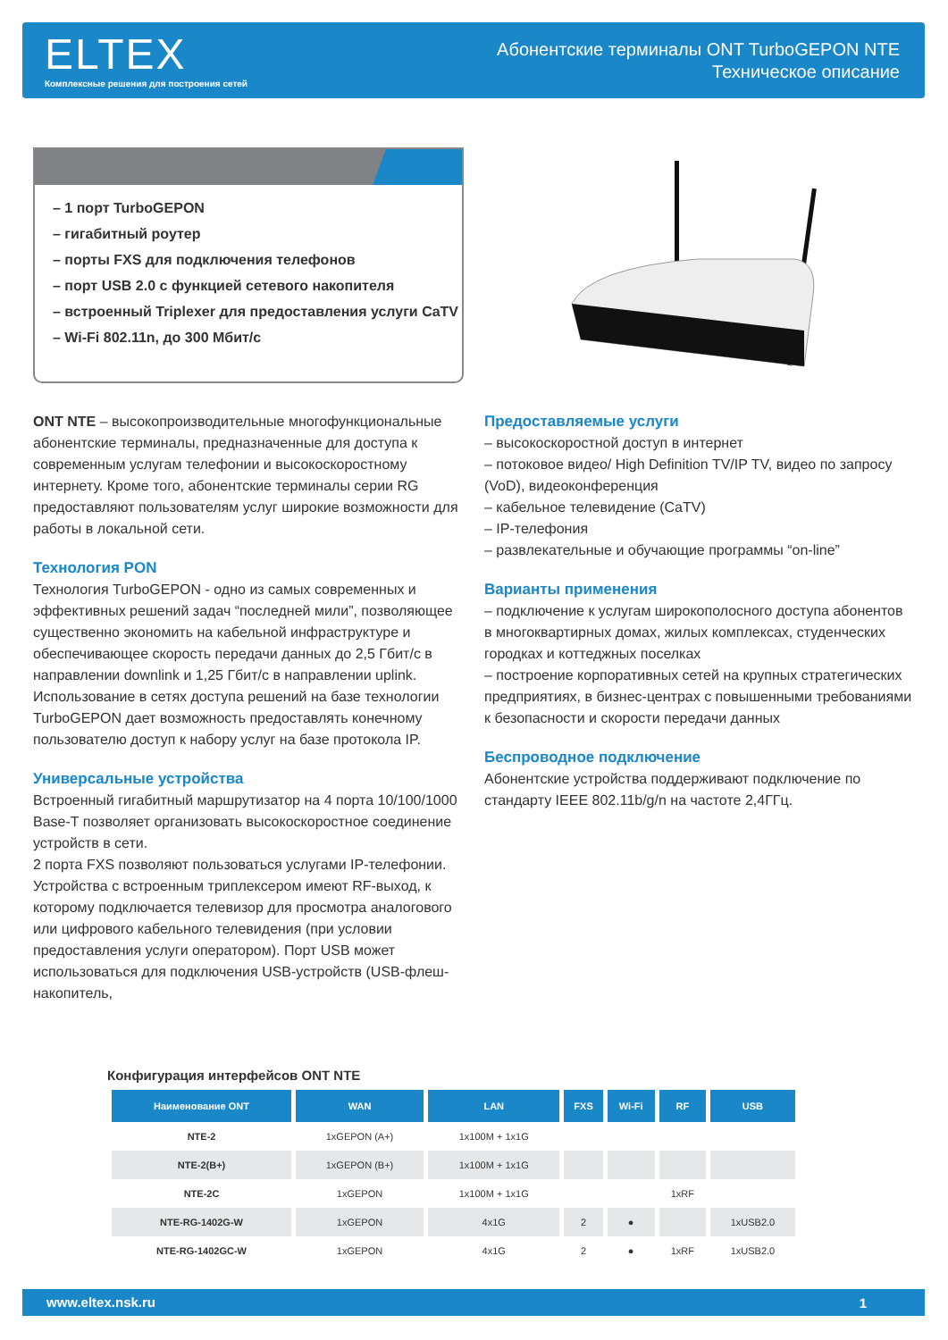ELTEX
Комплексные решения для построения сетей
Абонентские терминалы ONT TurboGEPON NTE
Техническое описание
– 1 порт TurboGEPON
– гигабитный роутер
– порты FXS для подключения телефонов
– порт USB 2.0 с функцией сетевого накопителя
– встроенный Triplexer для предоставления услуги CaTV
– Wi-Fi 802.11n, до 300 Мбит/с
ONT NTE – высокопроизводительные многофункциональные абонентские терминалы, предназначенные для доступа к современным услугам телефонии и высокоскоростному интернету. Кроме того, абонентские терминалы серии RG предоставляют пользователям услуг широкие возможности для работы в локальной сети.
Технология PON
Технология TurboGEPON - одно из самых современных и эффективных решений задач “последней мили”, позволяющее существенно экономить на кабельной инфраструктуре и обеспечивающее скорость передачи данных до 2,5 Гбит/с в направлении downlink и 1,25 Гбит/с в направлении uplink. Использование в сетях доступа решений на базе технологии TurboGEPON дает возможность предоставлять конечному пользователю доступ к набору услуг на базе протокола IP.
Универсальные устройства
Встроенный гигабитный маршрутизатор на 4 порта 10/100/1000 Base-T позволяет организовать высокоскоростное соединение устройств в сети.
2 порта FXS позволяют пользоваться услугами IP-телефонии. Устройства с встроенным триплексером имеют RF-выход, к которому подключается телевизор для просмотра аналогового или цифрового кабельного телевидения (при условии предоставления услуги оператором). Порт USB может использоваться для подключения USB-устройств (USB-флеш-накопитель,
Предоставляемые услуги
– высокоскоростной доступ в интернет
– потоковое видео/ High Definition TV/IP TV, видео по запросу (VoD), видеоконференция
– кабельное телевидение (CaTV)
– IP-телефония
– развлекательные и обучающие программы “on-line”
Варианты применения
– подключение к услугам широкополосного доступа абонентов в многоквартирных домах, жилых комплексах, студенческих городках и коттеджных поселках
– построение корпоративных сетей на крупных стратегических предприятиях, в бизнес-центрах с повышенными требованиями к безопасности и скорости передачи данных
Беспроводное подключение
Абонентские устройства поддерживают подключение по стандарту IEEE 802.11b/g/n на частоте 2,4ГГц.
Конфигурация интерфейсов ONT NTE
| Наименование ONT | WAN | LAN | FXS | Wi-Fi | RF | USB |
| --- | --- | --- | --- | --- | --- | --- |
| NTE-2 | 1xGEPON (A+) | 1x100M + 1x1G | | | | |
| NTE-2(B+) | 1xGEPON (B+) | 1x100M + 1x1G | | | | |
| NTE-2C | 1xGEPON | 1x100M + 1x1G | | | 1xRF | |
| NTE-RG-1402G-W | 1xGEPON | 4x1G | 2 | ● | | 1xUSB2.0 |
| NTE-RG-1402GC-W | 1xGEPON | 4x1G | 2 | ● | 1xRF | 1xUSB2.0 |
www.eltex.nsk.ru 1